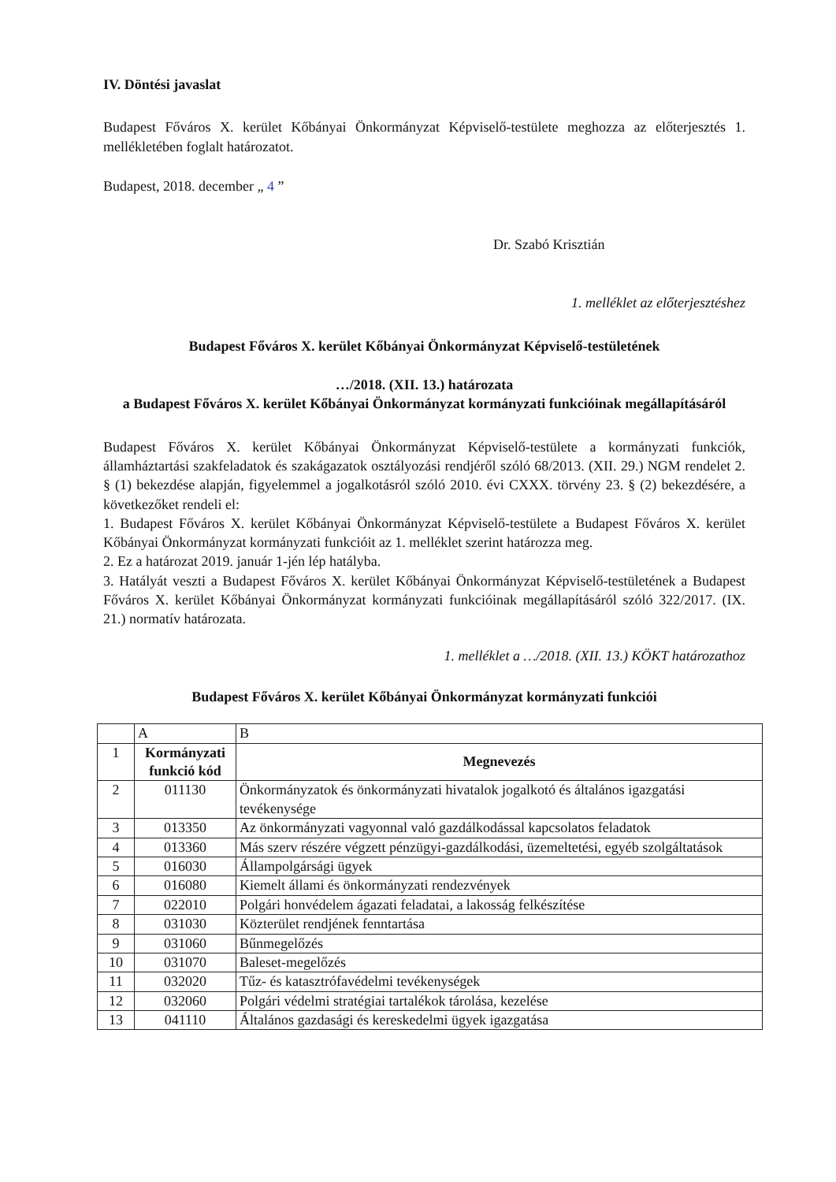IV. Döntési javaslat
Budapest Főváros X. kerület Kőbányai Önkormányzat Képviselő-testülete meghozza az előterjesztés 1. mellékletében foglalt határozatot.
Budapest, 2018. december „ 4 ”
Dr. Szabó Krisztián
1. melléklet az előterjesztéshez
Budapest Főváros X. kerület Kőbányai Önkormányzat Képviselő-testületének
…/2018. (XII. 13.) határozata
a Budapest Főváros X. kerület Kőbányai Önkormányzat kormányzati funkcióinak megállapításáról
Budapest Főváros X. kerület Kőbányai Önkormányzat Képviselő-testülete a kormányzati funkciók, államháztartási szakfeladatok és szakágazatok osztályozási rendjéről szóló 68/2013. (XII. 29.) NGM rendelet 2. § (1) bekezdése alapján, figyelemmel a jogalkotásról szóló 2010. évi CXXX. törvény 23. § (2) bekezdésére, a következőket rendeli el:
1. Budapest Főváros X. kerület Kőbányai Önkormányzat Képviselő-testülete a Budapest Főváros X. kerület Kőbányai Önkormányzat kormányzati funkcióit az 1. melléklet szerint határozza meg.
2. Ez a határozat 2019. január 1-jén lép hatályba.
3. Hatályát veszti a Budapest Főváros X. kerület Kőbányai Önkormányzat Képviselő-testületének a Budapest Főváros X. kerület Kőbányai Önkormányzat kormányzati funkcióinak megállapításáról szóló 322/2017. (IX. 21.) normatív határozata.
1. melléklet a …/2018. (XII. 13.) KÖKT határozathoz
Budapest Főváros X. kerület Kőbányai Önkormányzat kormányzati funkciói
| | A | B |
| 1 | Kormányzati funkció kód | Megnevezés |
| 2 | 011130 | Önkormányzatok és önkormányzati hivatalok jogalkotó és általános igazgatási tevékenysége |
| 3 | 013350 | Az önkormányzati vagyonnal való gazdálkodással kapcsolatos feladatok |
| 4 | 013360 | Más szerv részére végzett pénzügyi-gazdálkodási, üzemeltetési, egyéb szolgáltatások |
| 5 | 016030 | Állampolgársági ügyek |
| 6 | 016080 | Kiemelt állami és önkormányzati rendezvények |
| 7 | 022010 | Polgári honvédelem ágazati feladatai, a lakosság felkészítése |
| 8 | 031030 | Közterület rendjének fenntartása |
| 9 | 031060 | Bűnmegelőzés |
| 10 | 031070 | Baleset-megelőzés |
| 11 | 032020 | Tűz- és katasztrófavédelmi tevékenységek |
| 12 | 032060 | Polgári védelmi stratégiai tartalékok tárolása, kezelése |
| 13 | 041110 | Általános gazdasági és kereskedelmi ügyek igazgatása |